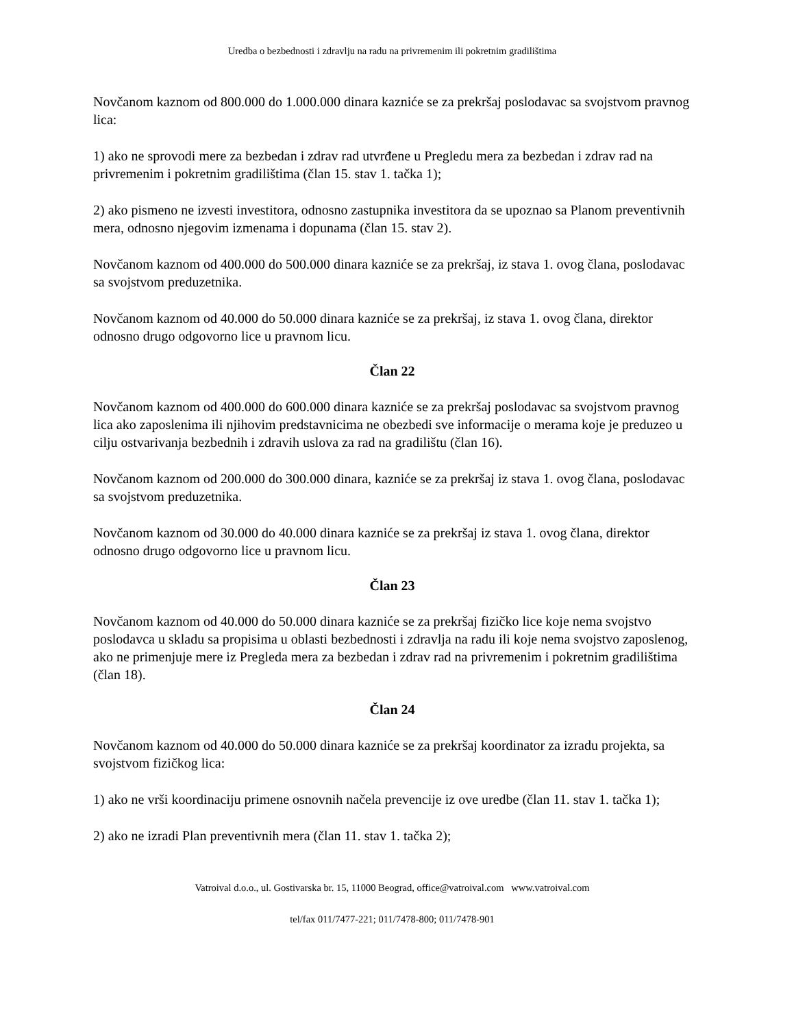Uredba o bezbednosti i zdravlju na radu na privremenim ili pokretnim gradilištima
Novčanom kaznom od 800.000 do 1.000.000 dinara kazniće se za prekršaj poslodavac sa svojstvom pravnog lica:
1) ako ne sprovodi mere za bezbedan i zdrav rad utvrđene u Pregledu mera za bezbedan i zdrav rad na privremenim i pokretnim gradilištima (član 15. stav 1. tačka 1);
2) ako pismeno ne izvesti investitora, odnosno zastupnika investitora da se upoznao sa Planom preventivnih mera, odnosno njegovim izmenama i dopunama (član 15. stav 2).
Novčanom kaznom od 400.000 do 500.000 dinara kazniće se za prekršaj, iz stava 1. ovog člana, poslodavac sa svojstvom preduzetnika.
Novčanom kaznom od 40.000 do 50.000 dinara kazniće se za prekršaj, iz stava 1. ovog člana, direktor odnosno drugo odgovorno lice u pravnom licu.
Član 22
Novčanom kaznom od 400.000 do 600.000 dinara kazniće se za prekršaj poslodavac sa svojstvom pravnog lica ako zaposlenima ili njihovim predstavnicima ne obezbedi sve informacije o merama koje je preduzeo u cilju ostvarivanja bezbednih i zdravih uslova za rad na gradilištu (član 16).
Novčanom kaznom od 200.000 do 300.000 dinara, kazniće se za prekršaj iz stava 1. ovog člana, poslodavac sa svojstvom preduzetnika.
Novčanom kaznom od 30.000 do 40.000 dinara kazniće se za prekršaj iz stava 1. ovog člana, direktor odnosno drugo odgovorno lice u pravnom licu.
Član 23
Novčanom kaznom od 40.000 do 50.000 dinara kazniće se za prekršaj fizičko lice koje nema svojstvo poslodavca u skladu sa propisima u oblasti bezbednosti i zdravlja na radu ili koje nema svojstvo zaposlenog, ako ne primenjuje mere iz Pregleda mera za bezbedan i zdrav rad na privremenim i pokretnim gradilištima (član 18).
Član 24
Novčanom kaznom od 40.000 do 50.000 dinara kazniće se za prekršaj koordinator za izradu projekta, sa svojstvom fizičkog lica:
1) ako ne vrši koordinaciju primene osnovnih načela prevencije iz ove uredbe (član 11. stav 1. tačka 1);
2) ako ne izradi Plan preventivnih mera (član 11. stav 1. tačka 2);
Vatroival d.o.o., ul. Gostivarska br. 15, 11000 Beograd, office@vatroival.com www.vatroival.com
tel/fax 011/7477-221; 011/7478-800; 011/7478-901